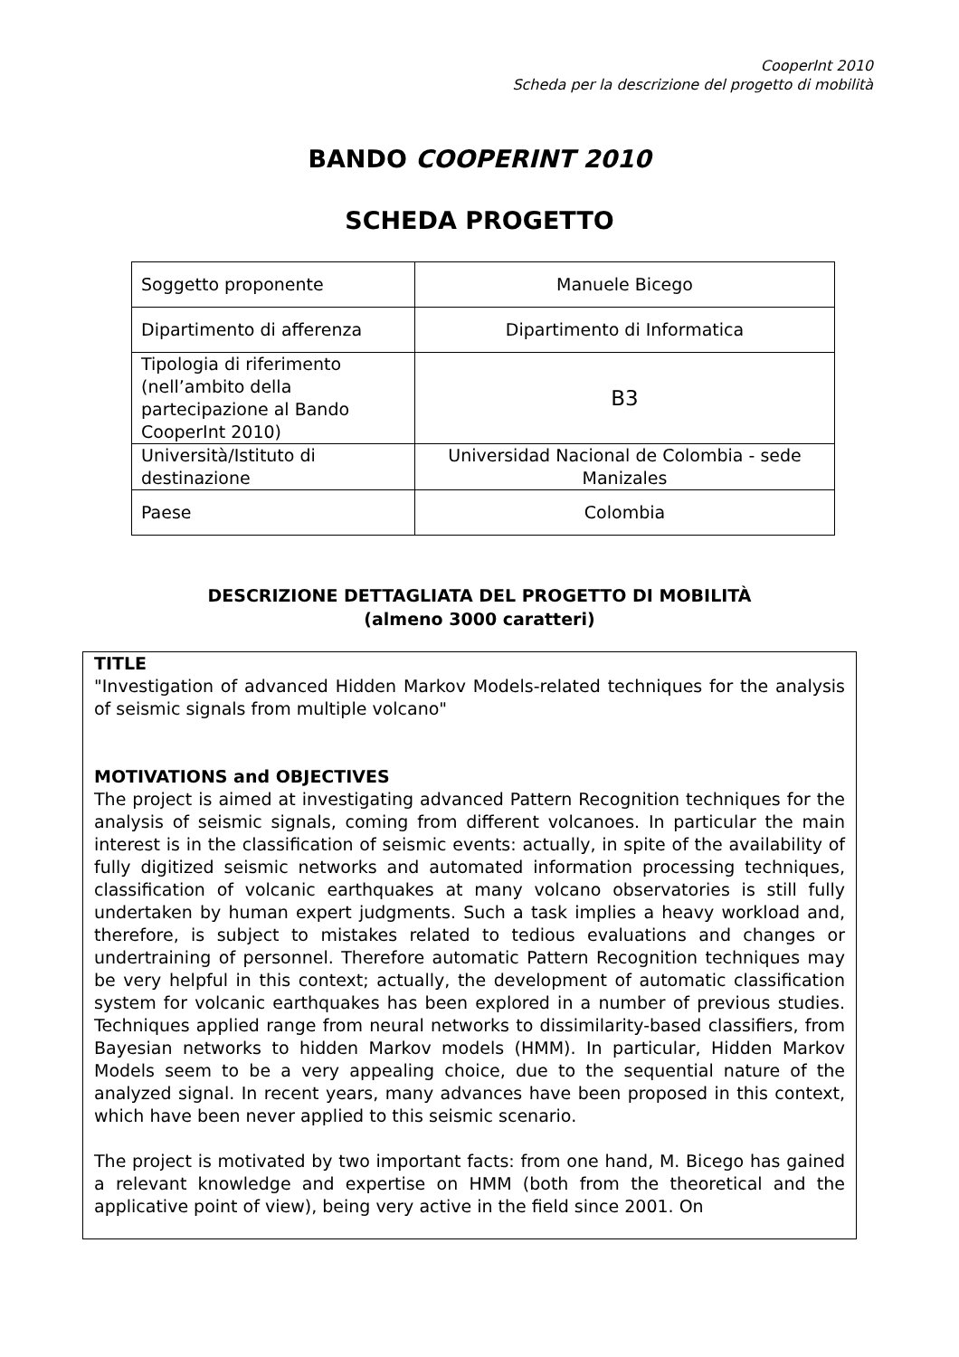CooperInt 2010
Scheda per la descrizione del progetto di mobilità
BANDO COOPERINT 2010
SCHEDA PROGETTO
| Soggetto proponente | Manuele Bicego |
| Dipartimento di afferenza | Dipartimento di Informatica |
| Tipologia di riferimento (nell’ambito della partecipazione al Bando CooperInt 2010) | B3 |
| Università/Istituto di destinazione | Universidad Nacional de Colombia - sede Manizales |
| Paese | Colombia |
DESCRIZIONE DETTAGLIATA DEL PROGETTO DI MOBILITÀ
(almeno 3000 caratteri)
TITLE
"Investigation of advanced Hidden Markov Models-related techniques for the analysis of seismic signals from multiple volcano"
MOTIVATIONS and OBJECTIVES
The project is aimed at investigating advanced Pattern Recognition techniques for the analysis of seismic signals, coming from different volcanoes. In particular the main interest is in the classification of seismic events: actually, in spite of the availability of fully digitized seismic networks and automated information processing techniques, classification of volcanic earthquakes at many volcano observatories is still fully undertaken by human expert judgments. Such a task implies a heavy workload and, therefore, is subject to mistakes related to tedious evaluations and changes or undertraining of personnel. Therefore automatic Pattern Recognition techniques may be very helpful in this context; actually, the development of automatic classification system for volcanic earthquakes has been explored in a number of previous studies. Techniques applied range from neural networks to dissimilarity-based classifiers, from Bayesian networks to hidden Markov models (HMM). In particular, Hidden Markov Models seem to be a very appealing choice, due to the sequential nature of the analyzed signal. In recent years, many advances have been proposed in this context, which have been never applied to this seismic scenario.
The project is motivated by two important facts: from one hand, M. Bicego has gained a relevant knowledge and expertise on HMM (both from the theoretical and the applicative point of view), being very active in the field since 2001. On